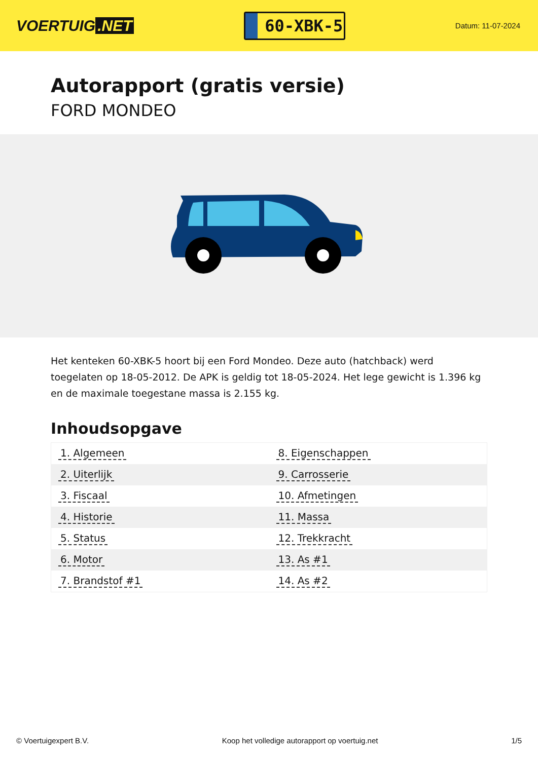VOERTUIG.NET
60-XBK-5
Datum: 11-07-2024
Autorapport (gratis versie)
FORD MONDEO
Het kenteken 60-XBK-5 hoort bij een Ford Mondeo. Deze auto (hatchback) werd toegelaten op 18-05-2012. De APK is geldig tot 18-05-2024. Het lege gewicht is 1.396 kg en de maximale toegestane massa is 2.155 kg.
Inhoudsopgave
| 1. Algemeen | 8. Eigenschappen |
| 2. Uiterlijk | 9. Carrosserie |
| 3. Fiscaal | 10. Afmetingen |
| 4. Historie | 11. Massa |
| 5. Status | 12. Trekkracht |
| 6. Motor | 13. As #1 |
| 7. Brandstof #1 | 14. As #2 |
© Voertuigexpert B.V. Koop het volledige autorapport op voertuig.net 1/5